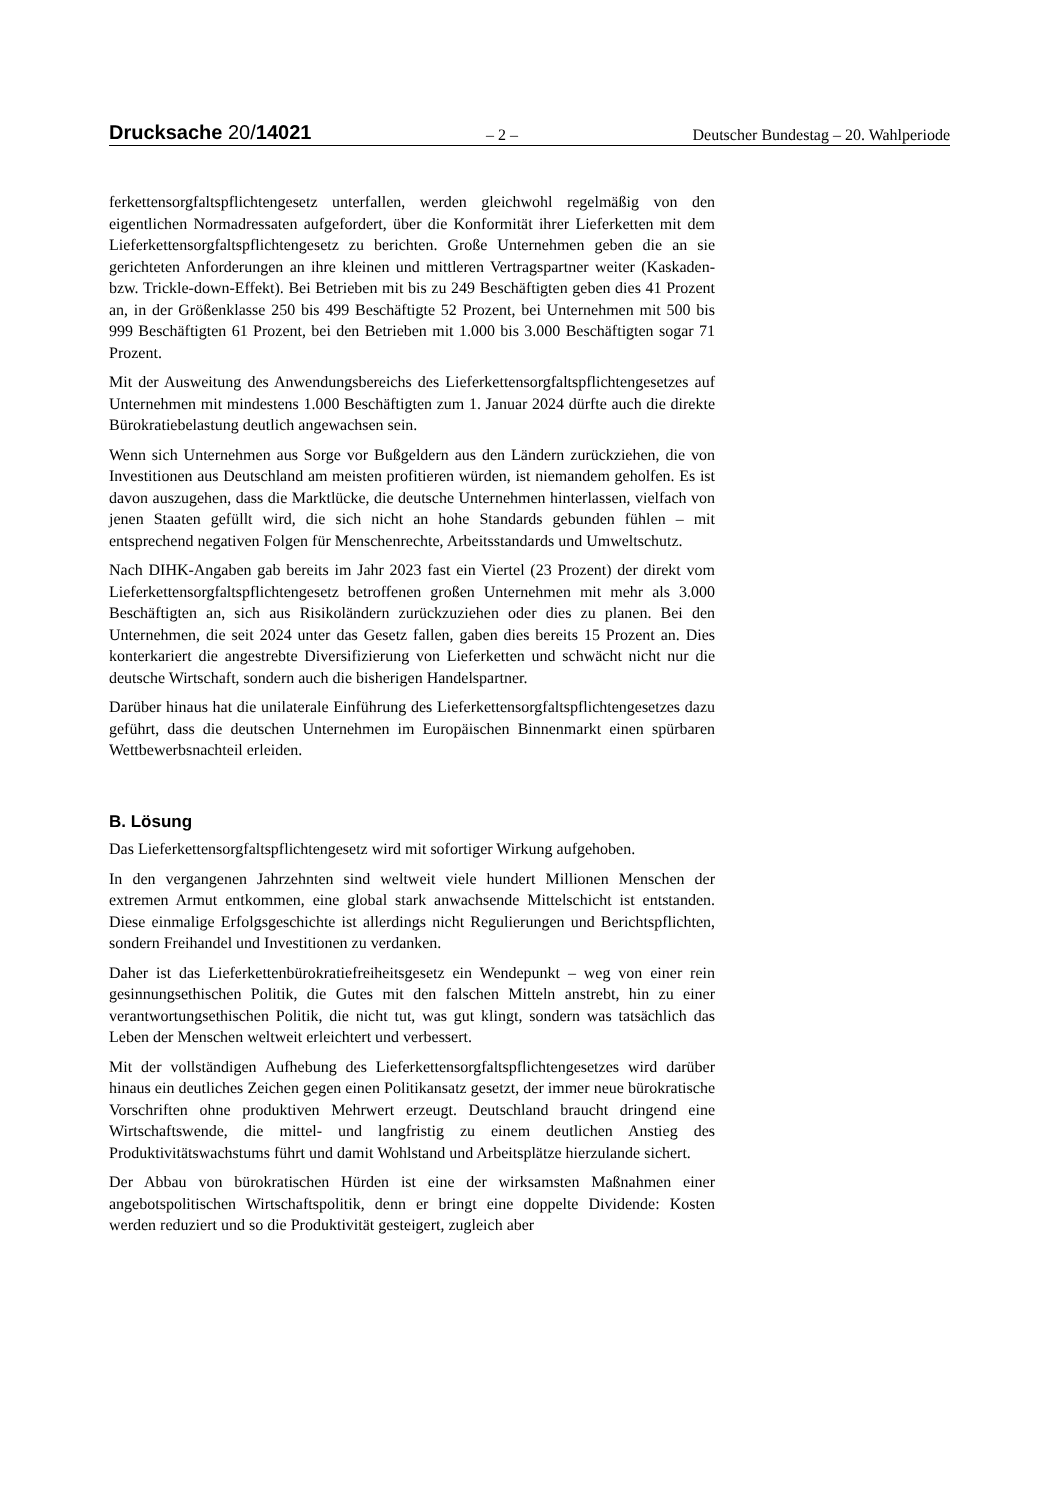Drucksache 20/14021 – 2 – Deutscher Bundestag – 20. Wahlperiode
ferkettensorgfaltspflichtengesetz unterfallen, werden gleichwohl regelmäßig von den eigentlichen Normadressaten aufgefordert, über die Konformität ihrer Lieferketten mit dem Lieferkettensorgfaltspflichtengesetz zu berichten. Große Unternehmen geben die an sie gerichteten Anforderungen an ihre kleinen und mittleren Vertragspartner weiter (Kaskaden- bzw. Trickle-down-Effekt). Bei Betrieben mit bis zu 249 Beschäftigten geben dies 41 Prozent an, in der Größenklasse 250 bis 499 Beschäftigte 52 Prozent, bei Unternehmen mit 500 bis 999 Beschäftigten 61 Prozent, bei den Betrieben mit 1.000 bis 3.000 Beschäftigten sogar 71 Prozent.
Mit der Ausweitung des Anwendungsbereichs des Lieferkettensorgfaltspflichtengesetzes auf Unternehmen mit mindestens 1.000 Beschäftigten zum 1. Januar 2024 dürfte auch die direkte Bürokratiebelastung deutlich angewachsen sein.
Wenn sich Unternehmen aus Sorge vor Bußgeldern aus den Ländern zurückziehen, die von Investitionen aus Deutschland am meisten profitieren würden, ist niemandem geholfen. Es ist davon auszugehen, dass die Marktlücke, die deutsche Unternehmen hinterlassen, vielfach von jenen Staaten gefüllt wird, die sich nicht an hohe Standards gebunden fühlen – mit entsprechend negativen Folgen für Menschenrechte, Arbeitsstandards und Umweltschutz.
Nach DIHK-Angaben gab bereits im Jahr 2023 fast ein Viertel (23 Prozent) der direkt vom Lieferkettensorgfaltspflichtengesetz betroffenen großen Unternehmen mit mehr als 3.000 Beschäftigten an, sich aus Risikoländern zurückzuziehen oder dies zu planen. Bei den Unternehmen, die seit 2024 unter das Gesetz fallen, gaben dies bereits 15 Prozent an. Dies konterkariert die angestrebte Diversifizierung von Lieferketten und schwächt nicht nur die deutsche Wirtschaft, sondern auch die bisherigen Handelspartner.
Darüber hinaus hat die unilaterale Einführung des Lieferkettensorgfaltspflichtengesetzes dazu geführt, dass die deutschen Unternehmen im Europäischen Binnenmarkt einen spürbaren Wettbewerbsnachteil erleiden.
B. Lösung
Das Lieferkettensorgfaltspflichtengesetz wird mit sofortiger Wirkung aufgehoben.
In den vergangenen Jahrzehnten sind weltweit viele hundert Millionen Menschen der extremen Armut entkommen, eine global stark anwachsende Mittelschicht ist entstanden. Diese einmalige Erfolgsgeschichte ist allerdings nicht Regulierungen und Berichtspflichten, sondern Freihandel und Investitionen zu verdanken.
Daher ist das Lieferkettenbürokratiefreiheitsgesetz ein Wendepunkt – weg von einer rein gesinnungsethischen Politik, die Gutes mit den falschen Mitteln anstrebt, hin zu einer verantwortungsethischen Politik, die nicht tut, was gut klingt, sondern was tatsächlich das Leben der Menschen weltweit erleichtert und verbessert.
Mit der vollständigen Aufhebung des Lieferkettensorgfaltspflichtengesetzes wird darüber hinaus ein deutliches Zeichen gegen einen Politikansatz gesetzt, der immer neue bürokratische Vorschriften ohne produktiven Mehrwert erzeugt. Deutschland braucht dringend eine Wirtschaftswende, die mittel- und langfristig zu einem deutlichen Anstieg des Produktivitätswachstums führt und damit Wohlstand und Arbeitsplätze hierzulande sichert.
Der Abbau von bürokratischen Hürden ist eine der wirksamsten Maßnahmen einer angebotspolitischen Wirtschaftspolitik, denn er bringt eine doppelte Dividende: Kosten werden reduziert und so die Produktivität gesteigert, zugleich aber